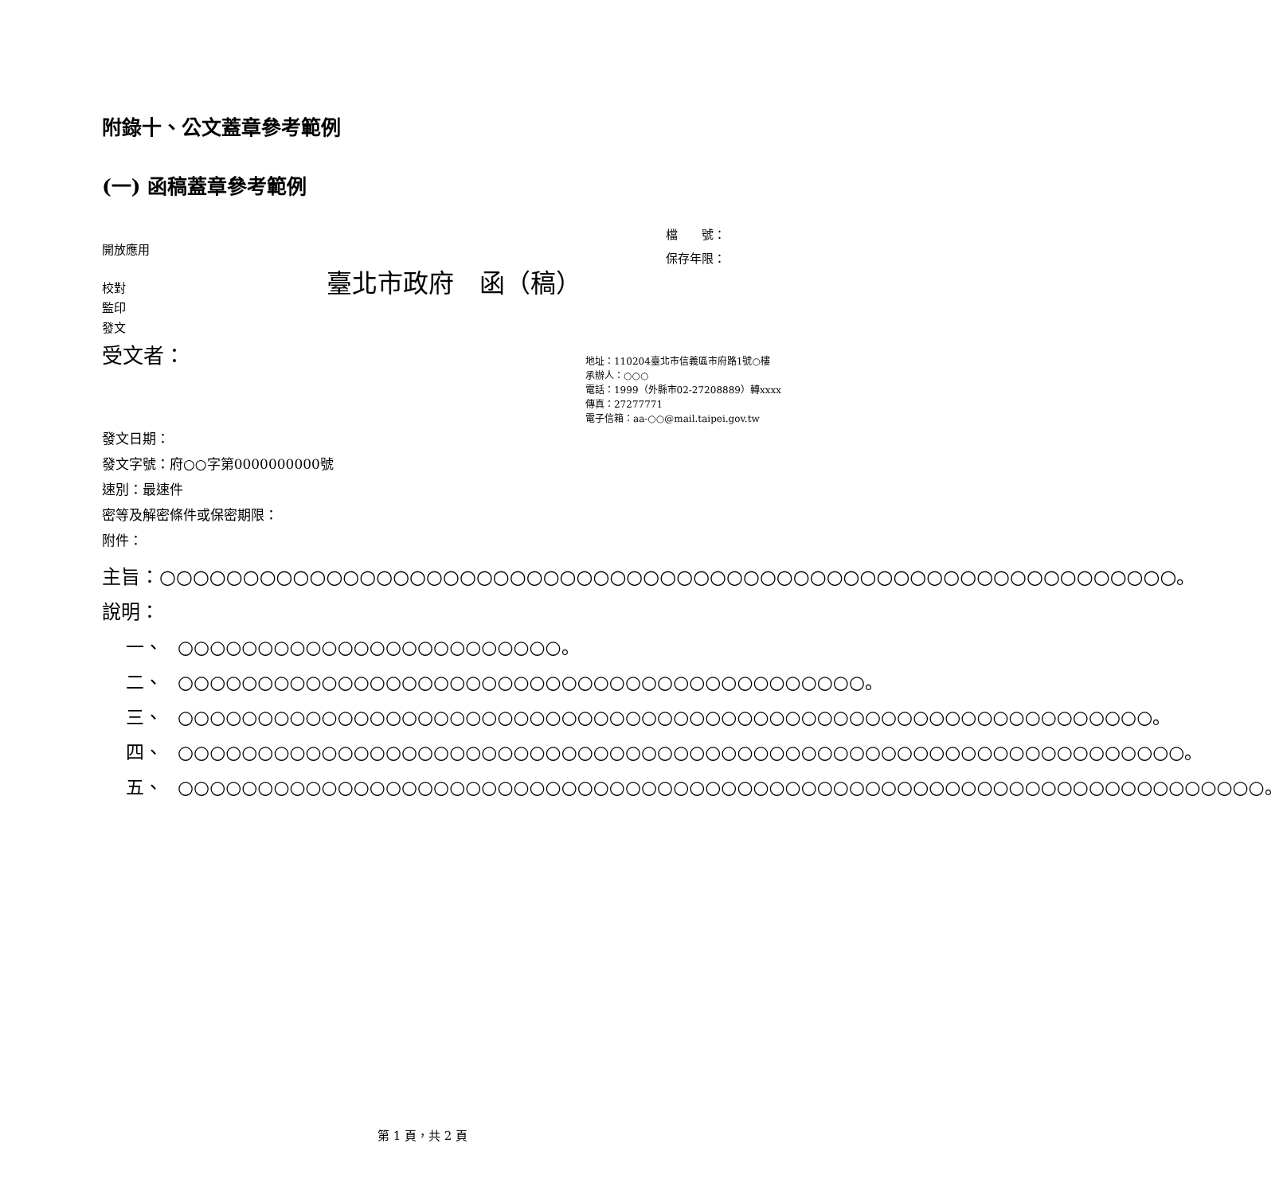附錄十、公文蓋章參考範例
(一) 函稿蓋章參考範例
開放應用
檔　　號：
保存年限：
校對
監印
發文
臺北市政府　函（稿）
受文者：
地址：110204臺北市信義區市府路1號○樓
承辦人：○○○
電話：1999（外縣市02-27208889）轉xxxx
傳真：27277771
電子信箱：aa-○○@mail.taipei.gov.tw
發文日期：
發文字號：府○○字第0000000000號
速別：最速件
密等及解密條件或保密期限：
附件：
主旨： ○○○○○○○○○○○○○○○○○○○○○○○○○○○○○○○○○○○○○○○○○○○○○○○○○○○○○○○○○○○○○。
說明：
一、 ○○○○○○○○○○○○○○○○○○○○○○○○。
二、 ○○○○○○○○○○○○○○○○○○○○○○○○○○○○○○○○○○○○○○○○○○○。
三、 ○○○○○○○○○○○○○○○○○○○○○○○○○○○○○○○○○○○○○○○○○○○○○○○○○○○○○○○○○○○○○。
四、 ○○○○○○○○○○○○○○○○○○○○○○○○○○○○○○○○○○○○○○○○○○○○○○○○○○○○○○○○○○○○○○○。
五、 ○○○○○○○○○○○○○○○○○○○○○○○○○○○○○○○○○○○○○○○○○○○○○○○○○○○○○○○○○○○○○○○○○○○○。
第 1 頁，共 2 頁